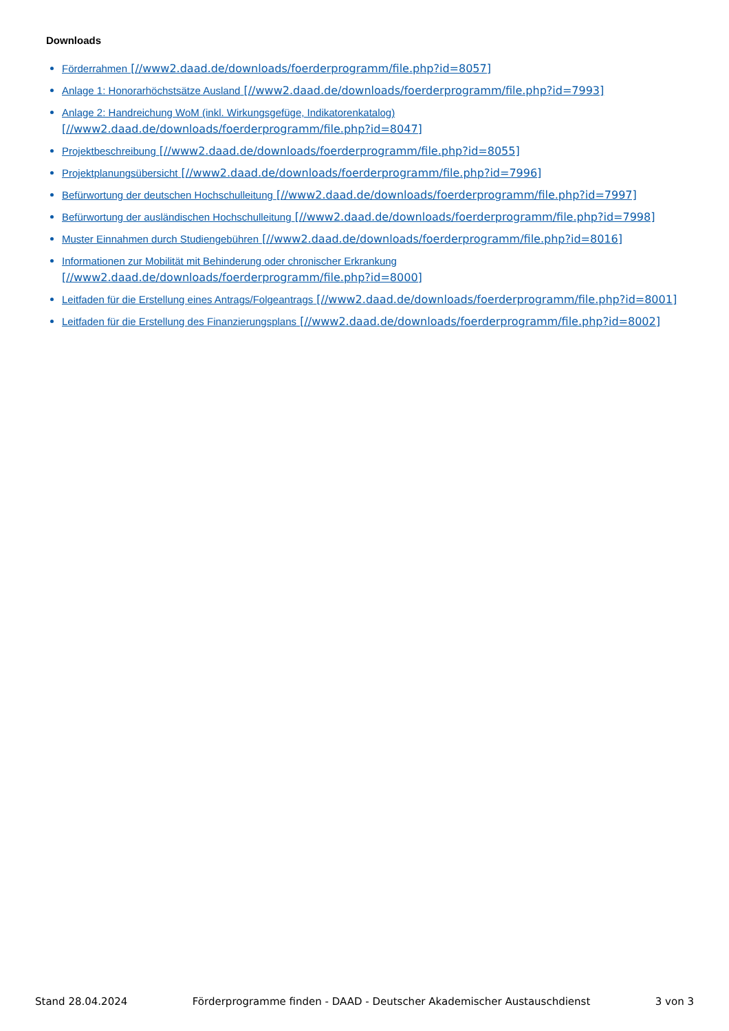Downloads
Förderrahmen [//www2.daad.de/downloads/foerderprogramm/file.php?id=8057]
Anlage 1: Honorarhöchstsätze Ausland [//www2.daad.de/downloads/foerderprogramm/file.php?id=7993]
Anlage 2: Handreichung WoM (inkl. Wirkungsgefüge, Indikatorenkatalog)
[//www2.daad.de/downloads/foerderprogramm/file.php?id=8047]
Projektbeschreibung [//www2.daad.de/downloads/foerderprogramm/file.php?id=8055]
Projektplanungsübersicht [//www2.daad.de/downloads/foerderprogramm/file.php?id=7996]
Befürwortung der deutschen Hochschulleitung [//www2.daad.de/downloads/foerderprogramm/file.php?id=7997]
Befürwortung der ausländischen Hochschulleitung [//www2.daad.de/downloads/foerderprogramm/file.php?id=7998]
Muster Einnahmen durch Studiengebühren [//www2.daad.de/downloads/foerderprogramm/file.php?id=8016]
Informationen zur Mobilität mit Behinderung oder chronischer Erkrankung
[//www2.daad.de/downloads/foerderprogramm/file.php?id=8000]
Leitfaden für die Erstellung eines Antrags/Folgeantrags [//www2.daad.de/downloads/foerderprogramm/file.php?id=8001]
Leitfaden für die Erstellung des Finanzierungsplans [//www2.daad.de/downloads/foerderprogramm/file.php?id=8002]
Stand 28.04.2024 Förderprogramme finden - DAAD - Deutscher Akademischer Austauschdienst 3 von 3